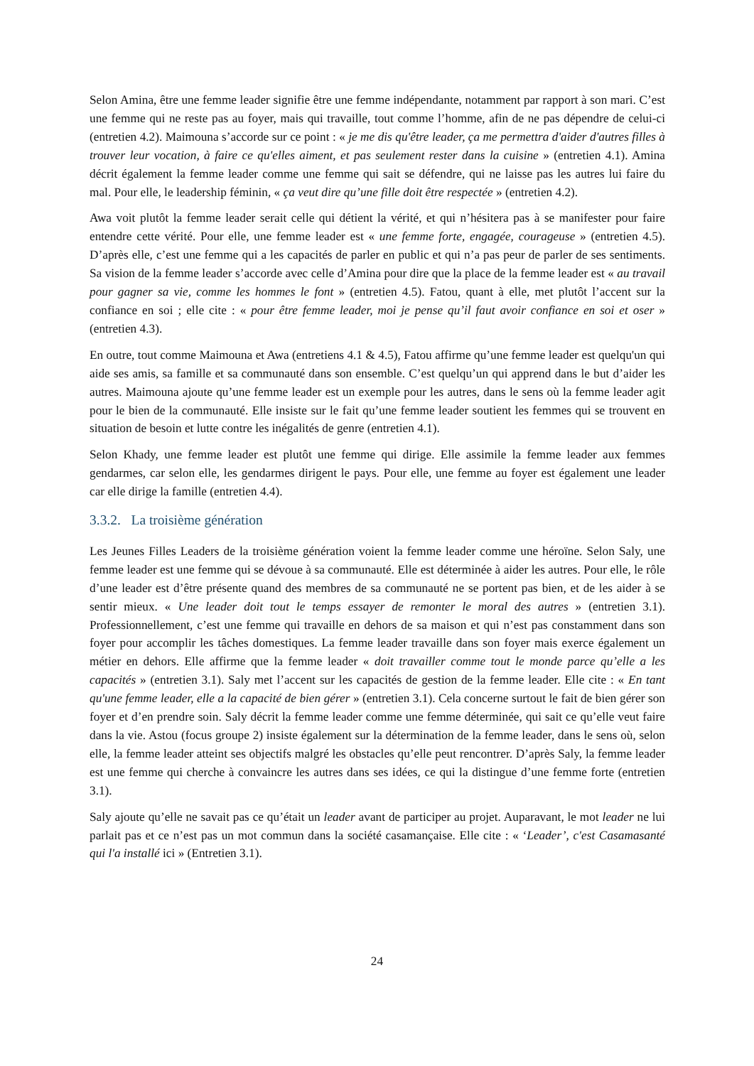Selon Amina, être une femme leader signifie être une femme indépendante, notamment par rapport à son mari. C’est une femme qui ne reste pas au foyer, mais qui travaille, tout comme l’homme, afin de ne pas dépendre de celui-ci (entretien 4.2). Maimouna s’accorde sur ce point : « je me dis qu'être leader, ça me permettra d'aider d'autres filles à trouver leur vocation, à faire ce qu'elles aiment, et pas seulement rester dans la cuisine » (entretien 4.1). Amina décrit également la femme leader comme une femme qui sait se défendre, qui ne laisse pas les autres lui faire du mal. Pour elle, le leadership féminin, « ça veut dire qu’une fille doit être respectée » (entretien 4.2).
Awa voit plutôt la femme leader serait celle qui détient la vérité, et qui n’hésitera pas à se manifester pour faire entendre cette vérité. Pour elle, une femme leader est « une femme forte, engagée, courageuse » (entretien 4.5). D’après elle, c’est une femme qui a les capacités de parler en public et qui n’a pas peur de parler de ses sentiments. Sa vision de la femme leader s’accorde avec celle d’Amina pour dire que la place de la femme leader est « au travail pour gagner sa vie, comme les hommes le font » (entretien 4.5). Fatou, quant à elle, met plutôt l’accent sur la confiance en soi ; elle cite : « pour être femme leader, moi je pense qu’il faut avoir confiance en soi et oser » (entretien 4.3).
En outre, tout comme Maimouna et Awa (entretiens 4.1 & 4.5), Fatou affirme qu’une femme leader est quelqu'un qui aide ses amis, sa famille et sa communauté dans son ensemble. C’est quelqu’un qui apprend dans le but d’aider les autres. Maimouna ajoute qu’une femme leader est un exemple pour les autres, dans le sens où la femme leader agit pour le bien de la communauté. Elle insiste sur le fait qu’une femme leader soutient les femmes qui se trouvent en situation de besoin et lutte contre les inégalités de genre (entretien 4.1).
Selon Khady, une femme leader est plutôt une femme qui dirige. Elle assimile la femme leader aux femmes gendarmes, car selon elle, les gendarmes dirigent le pays. Pour elle, une femme au foyer est également une leader car elle dirige la famille (entretien 4.4).
3.3.2. La troisième génération
Les Jeunes Filles Leaders de la troisième génération voient la femme leader comme une héroïne. Selon Saly, une femme leader est une femme qui se dévoue à sa communauté. Elle est déterminée à aider les autres. Pour elle, le rôle d’une leader est d’être présente quand des membres de sa communauté ne se portent pas bien, et de les aider à se sentir mieux. « Une leader doit tout le temps essayer de remonter le moral des autres » (entretien 3.1). Professionnellement, c’est une femme qui travaille en dehors de sa maison et qui n’est pas constamment dans son foyer pour accomplir les tâches domestiques. La femme leader travaille dans son foyer mais exerce également un métier en dehors. Elle affirme que la femme leader « doit travailler comme tout le monde parce qu’elle a les capacités » (entretien 3.1). Saly met l’accent sur les capacités de gestion de la femme leader. Elle cite : « En tant qu'une femme leader, elle a la capacité de bien gérer » (entretien 3.1). Cela concerne surtout le fait de bien gérer son foyer et d’en prendre soin. Saly décrit la femme leader comme une femme déterminée, qui sait ce qu’elle veut faire dans la vie. Astou (focus groupe 2) insiste également sur la détermination de la femme leader, dans le sens où, selon elle, la femme leader atteint ses objectifs malgré les obstacles qu’elle peut rencontrer. D’après Saly, la femme leader est une femme qui cherche à convaincre les autres dans ses idées, ce qui la distingue d’une femme forte (entretien 3.1).
Saly ajoute qu’elle ne savait pas ce qu’était un leader avant de participer au projet. Auparavant, le mot leader ne lui parlait pas et ce n’est pas un mot commun dans la société casamançaise. Elle cite : « ‘Leader’, c'est Casamasanté qui l'a installé ici » (Entretien 3.1).
24